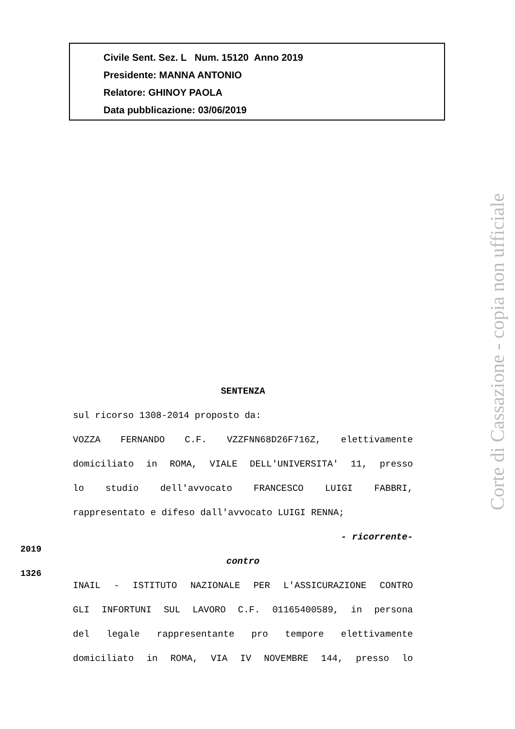Civile Sent. Sez. L Num. 15120 Anno 2019
Presidente: MANNA ANTONIO
Relatore: GHINOY PAOLA
Data pubblicazione: 03/06/2019
Corte di Cassazione - copia non ufficiale
SENTENZA
sul ricorso 1308-2014 proposto da:
VOZZA FERNANDO C.F. VZZFNN68D26F716Z, elettivamente
domiciliato in ROMA, VIALE DELL'UNIVERSITA' 11, presso
lo studio dell'avvocato FRANCESCO LUIGI FABBRI,
rappresentato e difeso dall'avvocato LUIGI RENNA;
- ricorrente-
contro
INAIL - ISTITUTO NAZIONALE PER L'ASSICURAZIONE CONTRO
GLI INFORTUNI SUL LAVORO C.F. 01165400589, in persona
del legale rappresentante pro tempore elettivamente
domiciliato in ROMA, VIA IV NOVEMBRE 144, presso lo
2019
1326